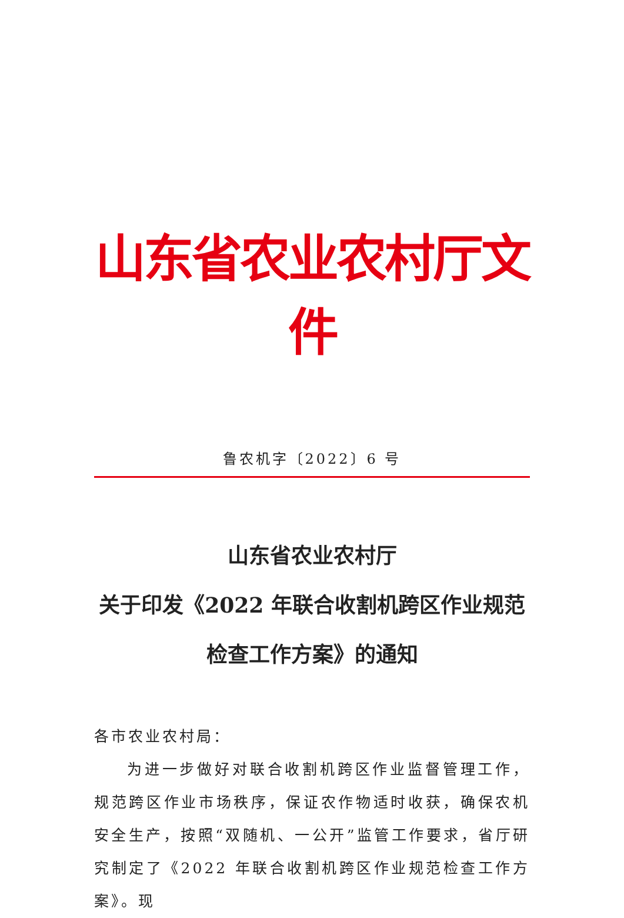山东省农业农村厅文件
鲁农机字〔2022〕6 号
山东省农业农村厅
关于印发《2022 年联合收割机跨区作业规范
检查工作方案》的通知
各市农业农村局：
为进一步做好对联合收割机跨区作业监督管理工作，规范跨区作业市场秩序，保证农作物适时收获，确保农机安全生产，按照“双随机、一公开”监管工作要求，省厅研究制定了《2022 年联合收割机跨区作业规范检查工作方案》。现